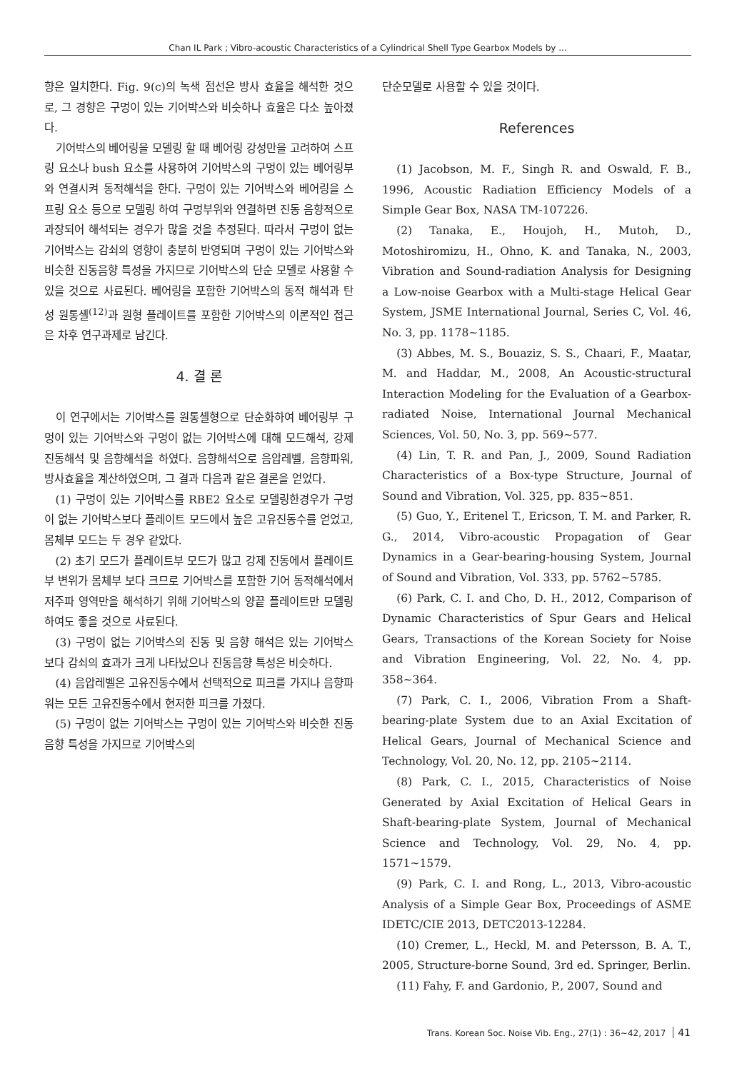Chan IL Park ; Vibro-acoustic Characteristics of a Cylindrical Shell Type Gearbox Models by ...
향은 일치한다. Fig. 9(c)의 녹색 점선은 방사 효율을 해석한 것으로, 그 경향은 구멍이 있는 기어박스와 비슷하나 효율은 다소 높아졌다.
기어박스의 베어링을 모델링 할 때 베어링 강성만을 고려하여 스프링 요소나 bush 요소를 사용하여 기어박스의 구멍이 있는 베어링부와 연결시켜 동적해석을 한다. 구멍이 있는 기어박스와 베어링을 스프링 요소 등으로 모델링 하여 구멍부위와 연결하면 진동 음향적으로 과장되어 해석되는 경우가 많을 것을 추정된다. 따라서 구멍이 없는 기어박스는 감쇠의 영향이 충분히 반영되며 구멍이 있는 기어박스와 비슷한 진동음향 특성을 가지므로 기어박스의 단순 모델로 사용할 수 있을 것으로 사료된다. 베어링을 포함한 기어박스의 동적 해석과 탄성 원통셸<sup>(12)</sup>과 원형 플레이트를 포함한 기어박스의 이론적인 접근은 차후 연구과제로 남긴다.
4. 결 론
이 연구에서는 기어박스를 원통셸형으로 단순화하여 베어링부 구멍이 있는 기어박스와 구멍이 없는 기어박스에 대해 모드해석, 강제진동해석 및 음향해석을 하였다. 음향해석으로 음압레벨, 음향파워, 방사효율을 계산하였으며, 그 결과 다음과 같은 결론을 얻었다.
(1) 구멍이 있는 기어박스를 RBE2 요소로 모델링한경우가 구멍이 없는 기어박스보다 플레이트 모드에서 높은 고유진동수를 얻었고, 몸체부 모드는 두 경우 같았다.
(2) 초기 모드가 플레이트부 모드가 많고 강제 진동에서 플레이트부 변위가 몸체부 보다 크므로 기어박스를 포함한 기어 동적해석에서 저주파 영역만을 해석하기 위해 기어박스의 양끝 플레이트만 모델링 하여도 좋을 것으로 사료된다.
(3) 구멍이 없는 기어박스의 진동 및 음향 해석은 있는 기어박스 보다 감쇠의 효과가 크게 나타났으나 진동음향 특성은 비슷하다.
(4) 음압레벨은 고유진동수에서 선택적으로 피크를 가지나 음향파워는 모든 고유진동수에서 현저한 피크를 가졌다.
(5) 구멍이 없는 기어박스는 구멍이 있는 기어박스와 비슷한 진동음향 특성을 가지므로 기어박스의
단순모델로 사용할 수 있을 것이다.
References
(1) Jacobson, M. F., Singh R. and Oswald, F. B., 1996, Acoustic Radiation Efficiency Models of a Simple Gear Box, NASA TM-107226.
(2) Tanaka, E., Houjoh, H., Mutoh, D., Motoshiromizu, H., Ohno, K. and Tanaka, N., 2003, Vibration and Sound-radiation Analysis for Designing a Low-noise Gearbox with a Multi-stage Helical Gear System, JSME International Journal, Series C, Vol. 46, No. 3, pp. 1178~1185.
(3) Abbes, M. S., Bouaziz, S. S., Chaari, F., Maatar, M. and Haddar, M., 2008, An Acoustic-structural Interaction Modeling for the Evaluation of a Gearbox-radiated Noise, International Journal Mechanical Sciences, Vol. 50, No. 3, pp. 569~577.
(4) Lin, T. R. and Pan, J., 2009, Sound Radiation Characteristics of a Box-type Structure, Journal of Sound and Vibration, Vol. 325, pp. 835~851.
(5) Guo, Y., Eritenel T., Ericson, T. M. and Parker, R. G., 2014, Vibro-acoustic Propagation of Gear Dynamics in a Gear-bearing-housing System, Journal of Sound and Vibration, Vol. 333, pp. 5762~5785.
(6) Park, C. I. and Cho, D. H., 2012, Comparison of Dynamic Characteristics of Spur Gears and Helical Gears, Transactions of the Korean Society for Noise and Vibration Engineering, Vol. 22, No. 4, pp. 358~364.
(7) Park, C. I., 2006, Vibration From a Shaft-bearing-plate System due to an Axial Excitation of Helical Gears, Journal of Mechanical Science and Technology, Vol. 20, No. 12, pp. 2105~2114.
(8) Park, C. I., 2015, Characteristics of Noise Generated by Axial Excitation of Helical Gears in Shaft-bearing-plate System, Journal of Mechanical Science and Technology, Vol. 29, No. 4, pp. 1571~1579.
(9) Park, C. I. and Rong, L., 2013, Vibro-acoustic Analysis of a Simple Gear Box, Proceedings of ASME IDETC/CIE 2013, DETC2013-12284.
(10) Cremer, L., Heckl, M. and Petersson, B. A. T., 2005, Structure-borne Sound, 3rd ed. Springer, Berlin.
(11) Fahy, F. and Gardonio, P., 2007, Sound and
Trans. Korean Soc. Noise Vib. Eng., 27(1) : 36~42, 2017 41